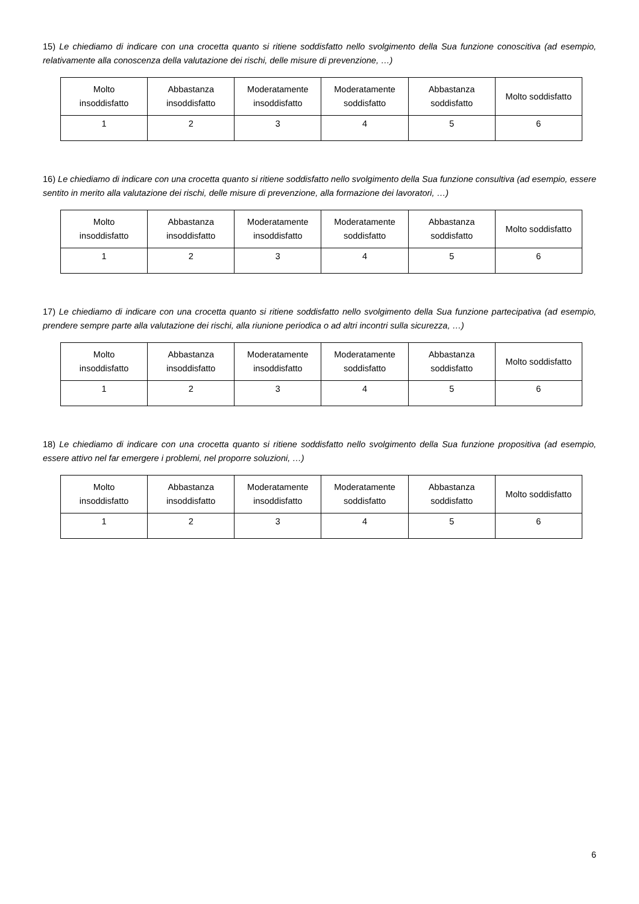15) Le chiediamo di indicare con una crocetta quanto si ritiene soddisfatto nello svolgimento della Sua funzione conoscitiva (ad esempio, relativamente alla conoscenza della valutazione dei rischi, delle misure di prevenzione, …)
| Molto insoddisfatto | Abbastanza insoddisfatto | Moderatamente insoddisfatto | Moderatamente soddisfatto | Abbastanza soddisfatto | Molto soddisfatto |
| 1 | 2 | 3 | 4 | 5 | 6 |
16) Le chiediamo di indicare con una crocetta quanto si ritiene soddisfatto nello svolgimento della Sua funzione consultiva (ad esempio, essere sentito in merito alla valutazione dei rischi, delle misure di prevenzione, alla formazione dei lavoratori, …)
| Molto insoddisfatto | Abbastanza insoddisfatto | Moderatamente insoddisfatto | Moderatamente soddisfatto | Abbastanza soddisfatto | Molto soddisfatto |
| 1 | 2 | 3 | 4 | 5 | 6 |
17) Le chiediamo di indicare con una crocetta quanto si ritiene soddisfatto nello svolgimento della Sua funzione partecipativa (ad esempio, prendere sempre parte alla valutazione dei rischi, alla riunione periodica o ad altri incontri sulla sicurezza, …)
| Molto insoddisfatto | Abbastanza insoddisfatto | Moderatamente insoddisfatto | Moderatamente soddisfatto | Abbastanza soddisfatto | Molto soddisfatto |
| 1 | 2 | 3 | 4 | 5 | 6 |
18) Le chiediamo di indicare con una crocetta quanto si ritiene soddisfatto nello svolgimento della Sua funzione propositiva (ad esempio, essere attivo nel far emergere i problemi, nel proporre soluzioni, …)
| Molto insoddisfatto | Abbastanza insoddisfatto | Moderatamente insoddisfatto | Moderatamente soddisfatto | Abbastanza soddisfatto | Molto soddisfatto |
| 1 | 2 | 3 | 4 | 5 | 6 |
6